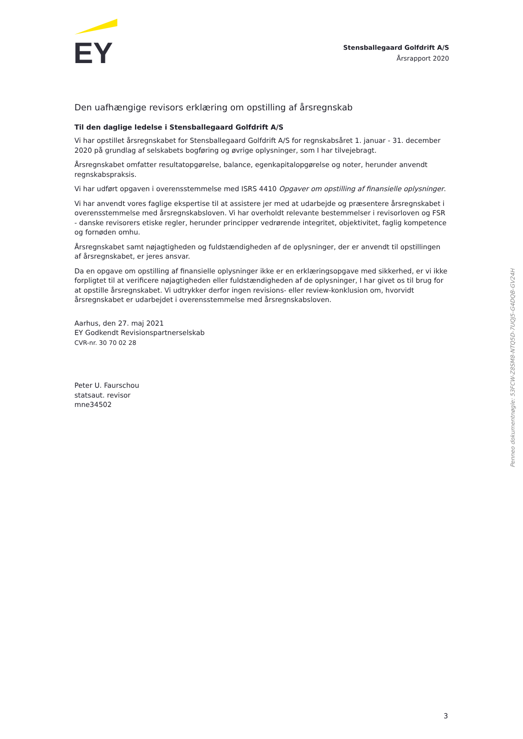EY
Stensballegaard Golfdrift A/S
Årsrapport 2020
Den uafhængige revisors erklæring om opstilling af årsregnskab
Til den daglige ledelse i Stensballegaard Golfdrift A/S
Vi har opstillet årsregnskabet for Stensballegaard Golfdrift A/S for regnskabsåret 1. januar - 31. december 2020 på grundlag af selskabets bogføring og øvrige oplysninger, som I har tilvejebragt.
Årsregnskabet omfatter resultatopgørelse, balance, egenkapitalopgørelse og noter, herunder anvendt regnskabspraksis.
Vi har udført opgaven i overensstemmelse med ISRS 4410 Opgaver om opstilling af finansielle oplysninger.
Vi har anvendt vores faglige ekspertise til at assistere jer med at udarbejde og præsentere årsregnskabet i overensstemmelse med årsregnskabsloven. Vi har overholdt relevante bestemmelser i revisorloven og FSR - danske revisorers etiske regler, herunder principper vedrørende integritet, objektivitet, faglig kompetence og fornøden omhu.
Årsregnskabet samt nøjagtigheden og fuldstændigheden af de oplysninger, der er anvendt til opstillingen af årsregnskabet, er jeres ansvar.
Da en opgave om opstilling af finansielle oplysninger ikke er en erklæringsopgave med sikkerhed, er vi ikke forpligtet til at verificere nøjagtigheden eller fuldstændigheden af de oplysninger, I har givet os til brug for at opstille årsregnskabet. Vi udtrykker derfor ingen revisions- eller review-konklusion om, hvorvidt årsregnskabet er udarbejdet i overensstemmelse med årsregnskabsloven.
Aarhus, den 27. maj 2021
EY Godkendt Revisionspartnerselskab
CVR-nr. 30 70 02 28
Peter U. Faurschou
statsaut. revisor
mne34502
Penneo dokumentnøgle: 53FCW-Z8SM8-NTQ5D-7UQJ5-G4DQB-GV24H
3